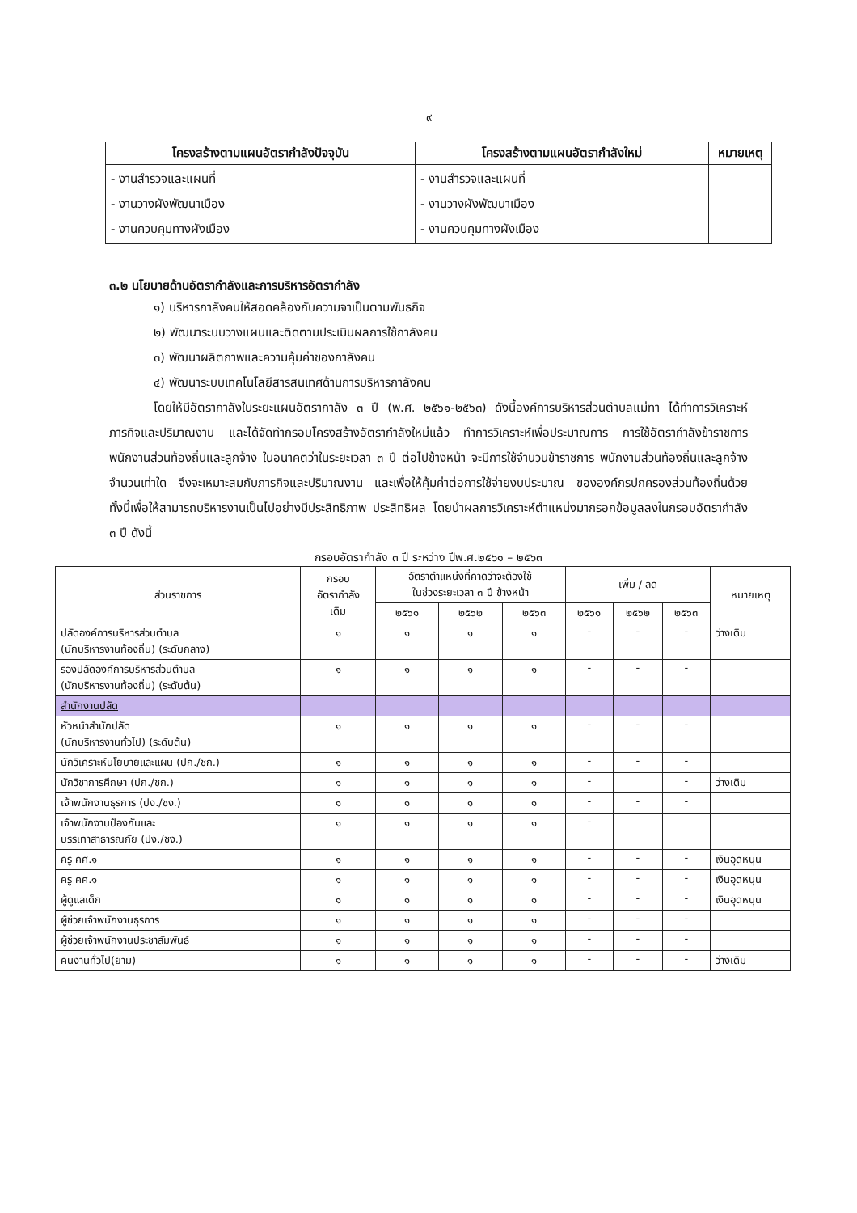๙
| โครงสร้างตามแผนอัตรากำลังปัจจุบัน | โครงสร้างตามแผนอัตรากำลังใหม่ | หมายเหตุ |
| --- | --- | --- |
| - งานสำรวจและแผนที่ - งานวางผังพัฒนาเมือง - งานควบคุมทางผังเมือง | - งานสำรวจและแผนที่ - งานวางผังพัฒนาเมือง - งานควบคุมทางผังเมือง | |
๓.๒ นโยบายด้านอัตรากำลังและการบริหารอัตรากำลัง
๑) บริหารกาลังคนให้สอดคล้องกับความจาเป็นตามพันธกิจ
๒) พัฒนาระบบวางแผนและติดตามประเมินผลการใช้กาลังคน
๓) พัฒนาผลิตภาพและความคุ้มค่าของกาลังคน
๔) พัฒนาระบบเทคโนโลยีสารสนเทศด้านการบริหารกาลังคน
โดยให้มีอัตรากาลังในระยะแผนอัตรากาลัง ๓ ปี (พ.ศ. ๒๕๖๑-๒๕๖๓) ดังนี้องค์การบริหารส่วนตำบลแม่ทา ได้ทำการวิเคราะห์ภารกิจและปริมาณงาน และได้จัดทำกรอบโครงสร้างอัตรากำลังใหม่แล้ว ทำการวิเคราะห์เพื่อประมาณการ การใช้อัตรากำลังข้าราชการ พนักงานส่วนท้องถิ่นและลูกจ้าง ในอนาคตว่าในระยะเวลา ๓ ปี ต่อไปข้างหน้า จะมีการใช้จำนวนข้าราชการ พนักงานส่วนท้องถิ่นและลูกจ้างจำนวนเท่าใด จึงจะเหมาะสมกับภารกิจและปริมาณงาน และเพื่อให้คุ้มค่าต่อการใช้จ่ายงบประมาณ ขององค์กรปกครองส่วนท้องถิ่นด้วย ทั้งนี้เพื่อให้สามารถบริหารงานเป็นไปอย่างมีประสิทธิภาพ ประสิทธิผล โดยนำผลการวิเคราะห์ตำแหน่งมากรอกข้อมูลลงในกรอบอัตรากำลัง ๓ ปี ดังนี้
กรอบอัตรากำลัง ๓ ปี ระหว่าง ปีพ.ศ.๒๕๖๑ – ๒๕๖๓
| ส่วนราชการ | กรอบ อัตรากำลัง เดิม | อัตราตำแหน่งที่คาดว่าจะต้องใช้ ในช่วงระยะเวลา ๓ ปี ข้างหน้า | | | เพิ่ม / ลด | | | หมายเหตุ |
| --- | --- | --- | --- | --- | --- | --- | --- | --- |
| | | ๒๕๖๑ | ๒๕๖๒ | ๒๕๖๓ | ๒๕๖๑ | ๒๕๖๒ | ๒๕๖๓ | |
| ปลัดองค์การบริหารส่วนตำบล (นักบริหารงานท้องถิ่น) (ระดับกลาง) | ๑ | ๑ | ๑ | ๑ | - | - | - | ว่างเดิม |
| รองปลัดองค์การบริหารส่วนตำบล (นักบริหารงานท้องถิ่น) (ระดับต้น) | ๑ | ๑ | ๑ | ๑ | - | - | - | |
| สำนักงานปลัด | | | | | | | | |
| หัวหน้าสำนักปลัด (นักบริหารงานทั่วไป) (ระดับต้น) | ๑ | ๑ | ๑ | ๑ | - | - | - | |
| นักวิเคราะห์นโยบายและแผน (ปก./ชก.) | ๑ | ๑ | ๑ | ๑ | - | - | - | |
| นักวิชาการศึกษา (ปก./ชก.) | ๑ | ๑ | ๑ | ๑ | - | | - | ว่างเดิม |
| เจ้าพนักงานธุรการ (ปง./ชง.) | ๑ | ๑ | ๑ | ๑ | - | - | - | |
| เจ้าพนักงานป้องกันและ บรรเทาสาธารณภัย (ปง./ชง.) | ๑ | ๑ | ๑ | ๑ | - | | | |
| ครู คศ.๑ | ๑ | ๑ | ๑ | ๑ | - | - | - | เงินอุดหนุน |
| ครู คศ.๑ | ๑ | ๑ | ๑ | ๑ | - | - | - | เงินอุดหนุน |
| ผู้ดูแลเด็ก | ๑ | ๑ | ๑ | ๑ | - | - | - | เงินอุดหนุน |
| ผู้ช่วยเจ้าพนักงานธุรการ | ๑ | ๑ | ๑ | ๑ | - | - | - | |
| ผู้ช่วยเจ้าพนักงานประชาสัมพันธ์ | ๑ | ๑ | ๑ | ๑ | - | - | - | |
| คนงานทั่วไป(ยาม) | ๑ | ๑ | ๑ | ๑ | - | - | - | ว่างเดิม |